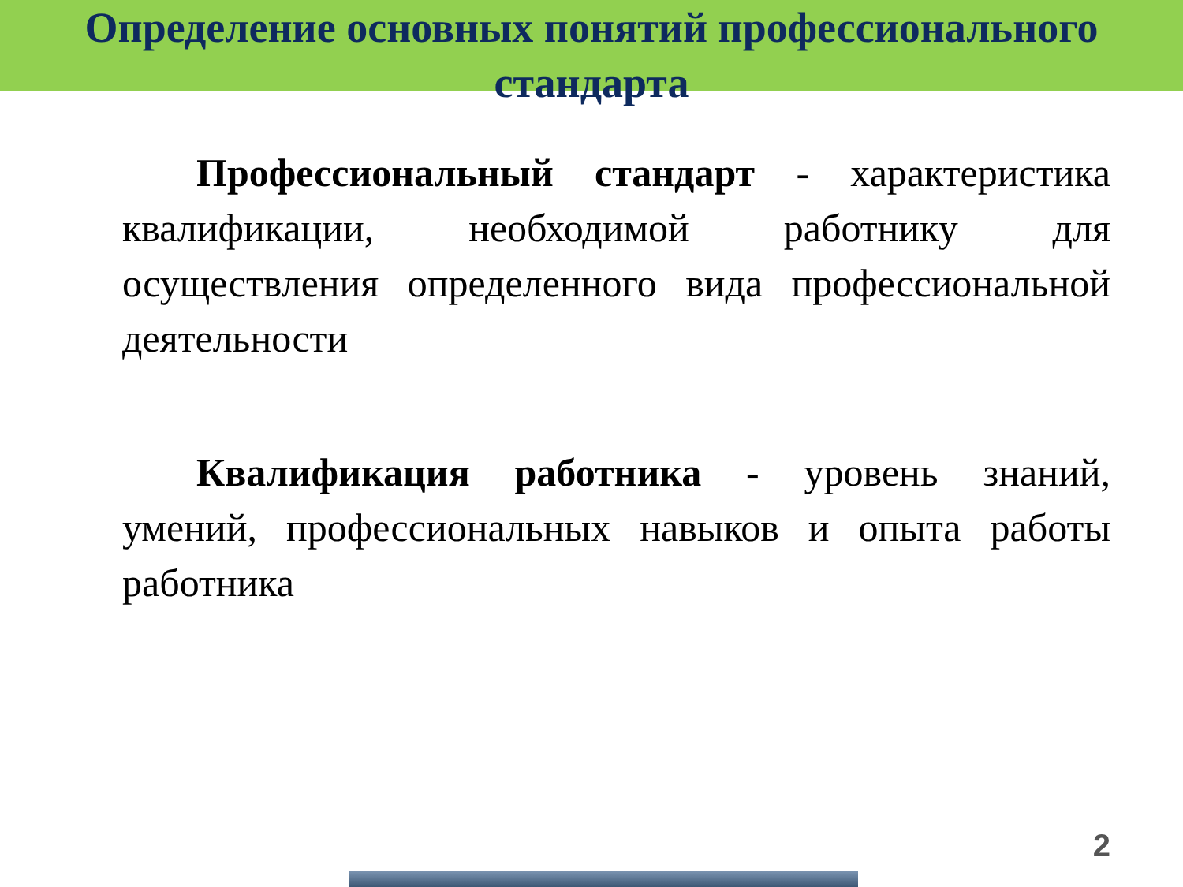Определение основных понятий профессионального
стандарта
Профессиональный стандарт - характеристика квалификации, необходимой работнику для осуществления определенного вида профессиональной деятельности
Квалификация работника - уровень знаний, умений, профессиональных навыков и опыта работы работника
2